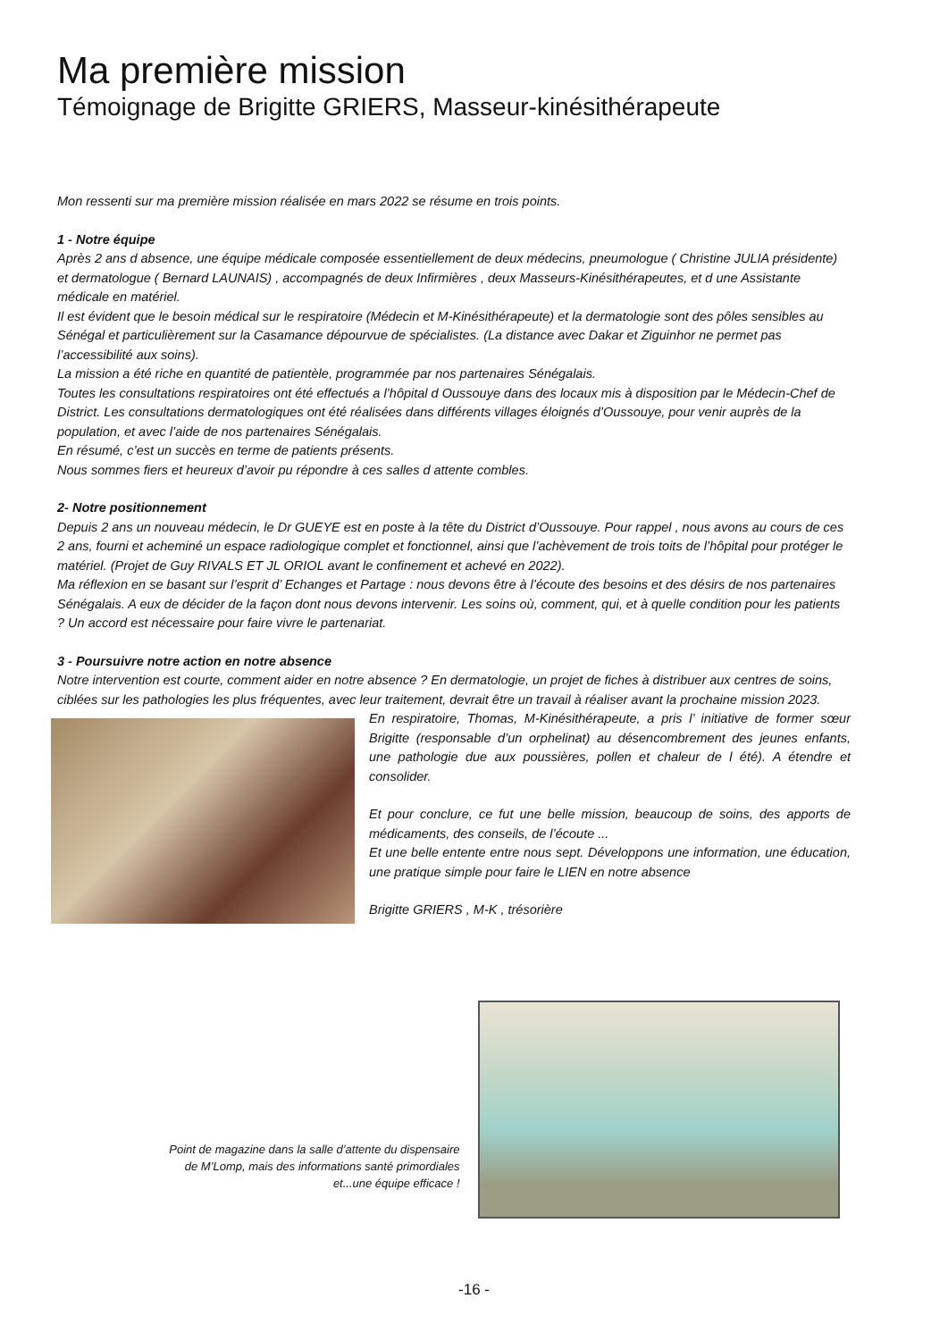Ma première mission
Témoignage de Brigitte GRIERS, Masseur-kinésithérapeute
Mon ressenti sur ma première mission réalisée en mars 2022 se résume en trois points.
1 - Notre équipe
Après 2 ans d absence, une équipe médicale composée essentiellement de deux médecins, pneumologue ( Christine JULIA présidente) et dermatologue ( Bernard LAUNAIS) , accompagnés de deux Infirmières , deux Masseurs-Kinésithérapeutes, et d une Assistante médicale en matériel.
Il est évident que le besoin médical sur le respiratoire (Médecin et M-Kinésithérapeute) et la dermatologie sont des pôles sensibles au Sénégal et particulièrement sur la Casamance dépourvue de spécialistes. (La distance avec Dakar et Ziguinhor ne permet pas l’accessibilité aux soins).
La mission a été riche en quantité de patientèle, programmée par nos partenaires Sénégalais.
Toutes les consultations respiratoires ont été effectués a l’hôpital d Oussouye dans des locaux mis à disposition par le Médecin-Chef de District. Les consultations dermatologiques ont été réalisées dans différents villages éloignés d’Oussouye, pour venir auprès de la population, et avec l’aide de nos partenaires Sénégalais.
En résumé, c’est un succès en terme de patients présents.
Nous sommes fiers et heureux d’avoir pu répondre à ces salles d attente combles.
2- Notre positionnement
Depuis 2 ans un nouveau médecin, le Dr GUEYE est en poste à la tête du District d’Oussouye. Pour rappel , nous avons au cours de ces 2 ans, fourni et acheminé un espace radiologique complet et fonctionnel, ainsi que l’achèvement de trois toits de l’hôpital pour protéger le matériel. (Projet de Guy RIVALS ET JL ORIOL avant le confinement et achevé en 2022).
Ma réflexion en se basant sur l’esprit d’ Echanges et Partage : nous devons être à l’écoute des besoins et des désirs de nos partenaires Sénégalais. A eux de décider de la façon dont nous devons intervenir. Les soins où, comment, qui, et à quelle condition pour les patients ? Un accord est nécessaire pour faire vivre le partenariat.
3 - Poursuivre notre action en notre absence
Notre intervention est courte, comment aider en notre absence ? En dermatologie, un projet de fiches à distribuer aux centres de soins, ciblées sur les pathologies les plus fréquentes, avec leur traitement, devrait être un travail à réaliser avant la prochaine mission 2023.
En respiratoire, Thomas, M-Kinésithérapeute, a pris l’ initiative de former sœur Brigitte (responsable d’un orphelinat) au désencombrement des jeunes enfants, une pathologie due aux poussières, pollen et chaleur de l été). A étendre et consolider.
Et pour conclure, ce fut une belle mission, beaucoup de soins, des apports de médicaments, des conseils, de l’écoute ...
Et une belle entente entre nous sept. Développons une information, une éducation, une pratique simple pour faire le LIEN en notre absence
Brigitte GRIERS , M-K , trésorière
Point de magazine dans la salle d’attente du dispensaire de M’Lomp, mais des informations santé primordiales et...une équipe efficace !
-16 -